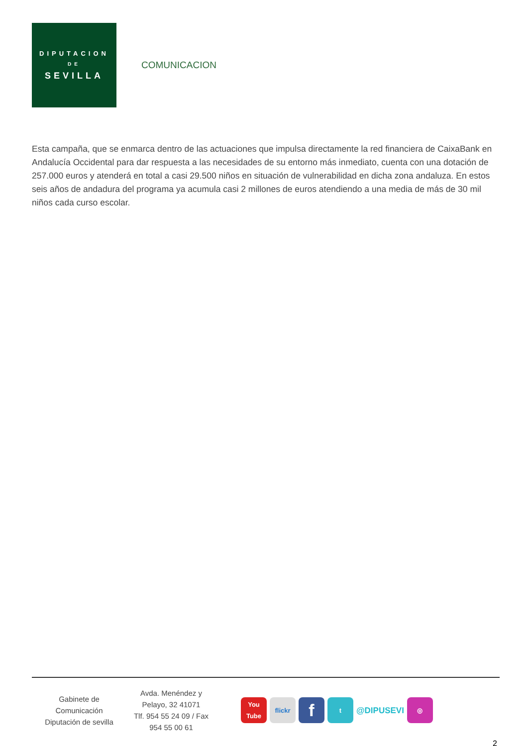DIPUTACION
DE
SEVILLA
COMUNICACION
Esta campaña, que se enmarca dentro de las actuaciones que impulsa directamente la red financiera de CaixaBank en Andalucía Occidental para dar respuesta a las necesidades de su entorno más inmediato, cuenta con una dotación de 257.000 euros y atenderá en total a casi 29.500 niños en situación de vulnerabilidad en dicha zona andaluza. En estos seis años de andadura del programa ya acumula casi 2 millones de euros atendiendo a una media de más de 30 mil niños cada curso escolar.
Gabinete de
Comunicación
Diputación de sevilla
Avda. Menéndez y
Pelayo, 32 41071
Tlf. 954 55 24 09 / Fax
954 55 00 61
You Tube
flickr
f
t
@DIPUSEVI
◎
2